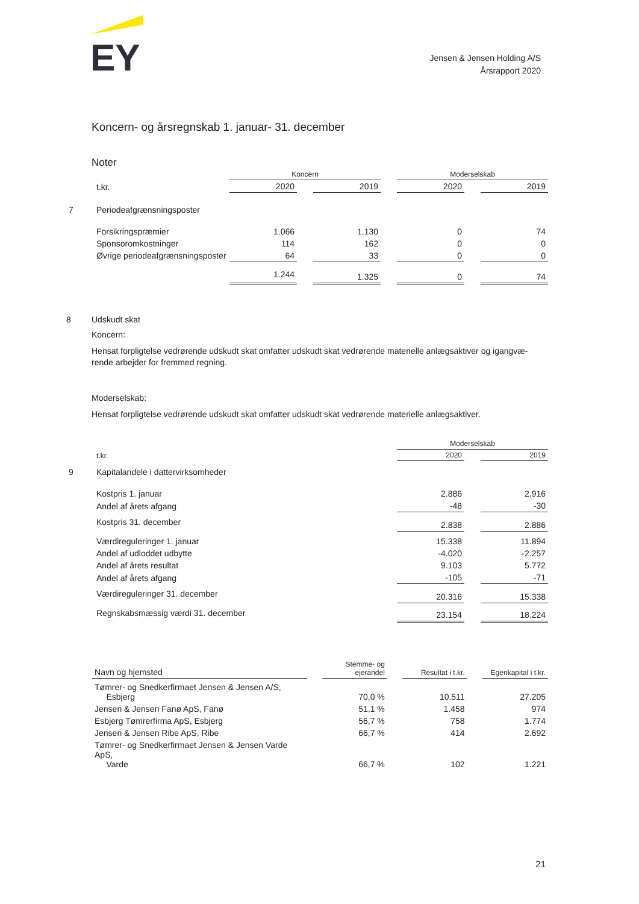EY
Jensen & Jensen Holding A/S
Årsrapport 2020
Koncern- og årsregnskab 1. januar- 31. december
Noter
| | | Koncern | | | | Moderselskab | | |
| | t.kr. | 2020 | | 2019 | | 2020 | | 2019 |
| 7 | Periodeafgrænsningsposter | | | | | | | |
| | Forsikringspræmier | 1.066 | | 1.130 | | 0 | | 74 |
| | Sponsoromkostninger | 114 | | 162 | | 0 | | 0 |
| | Øvrige periodeafgrænsningsposter | 64 | | 33 | | 0 | | 0 |
| | | 1.244 | | 1.325 | | 0 | | 74 |
8 Udskudt skat
Koncern:
Hensat forpligtelse vedrørende udskudt skat omfatter udskudt skat vedrørende materielle anlægsaktiver og igangvæ-rende arbejder for fremmed regning.
Moderselskab:
Hensat forpligtelse vedrørende udskudt skat omfatter udskudt skat vedrørende materielle anlægsaktiver.
| | | Moderselskab | | |
| | t.kr. | 2020 | | 2019 |
| 9 | Kapitalandele i dattervirksomheder | | | |
| | Kostpris 1. januar | 2.886 | | 2.916 |
| | Andel af årets afgang | -48 | | -30 |
| | Kostpris 31. december | 2.838 | | 2.886 |
| | Værdireguleringer 1. januar | 15.338 | | 11.894 |
| | Andel af udloddet udbytte | -4.020 | | -2.257 |
| | Andel af årets resultat | 9.103 | | 5.772 |
| | Andel af årets afgang | -105 | | -71 |
| | Værdireguleringer 31. december | 20.316 | | 15.338 |
| | Regnskabsmæssig værdi 31. december | 23.154 | | 18.224 |
| | Navn og hjemsted | | Stemme- og ejerandel | | Resultat i t.kr. | | Egenkapital i t.kr. |
| | Tømrer- og Snedkerfirmaet Jensen & Jensen A/S, Esbjerg | | 70,0 % | | 10.511 | | 27.205 |
| | Jensen & Jensen Fanø ApS, Fanø | | 51,1 % | | 1.458 | | 974 |
| | Esbjerg Tømrerfirma ApS, Esbjerg | | 56,7 % | | 758 | | 1.774 |
| | Jensen & Jensen Ribe ApS, Ribe | | 66,7 % | | 414 | | 2.692 |
| | Tømrer- og Snedkerfirmaet Jensen & Jensen Varde ApS, Varde | | 66,7 % | | 102 | | 1.221 |
21